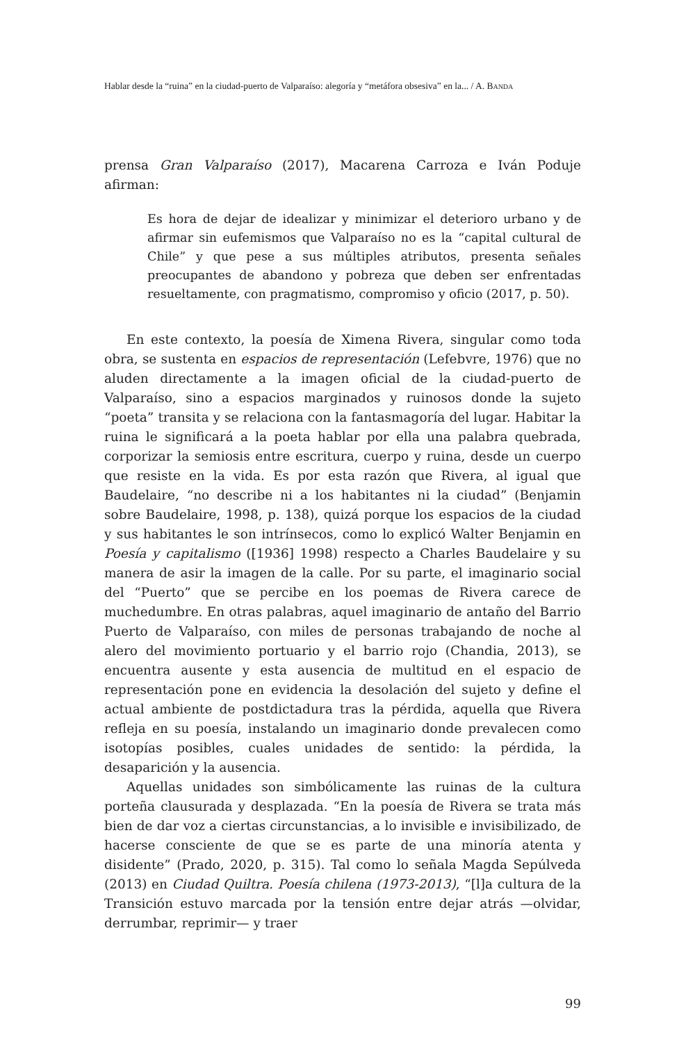Hablar desde la “ruina” en la ciudad-puerto de Valparaíso: alegoría y “metáfora obsesiva” en la... / A. BANDA
prensa Gran Valparaíso (2017), Macarena Carroza e Iván Poduje afirman:
Es hora de dejar de idealizar y minimizar el deterioro urbano y de afirmar sin eufemismos que Valparaíso no es la “capital cultural de Chile” y que pese a sus múltiples atributos, presenta señales preocupantes de abandono y pobreza que deben ser enfrentadas resueltamente, con pragmatismo, compromiso y oficio (2017, p. 50).
En este contexto, la poesía de Ximena Rivera, singular como toda obra, se sustenta en espacios de representación (Lefebvre, 1976) que no aluden directamente a la imagen oficial de la ciudad-puerto de Valparaíso, sino a espacios marginados y ruinosos donde la sujeto “poeta” transita y se relaciona con la fantasmagoría del lugar. Habitar la ruina le significará a la poeta hablar por ella una palabra quebrada, corporizar la semiosis entre escritura, cuerpo y ruina, desde un cuerpo que resiste en la vida. Es por esta razón que Rivera, al igual que Baudelaire, “no describe ni a los habitantes ni la ciudad” (Benjamin sobre Baudelaire, 1998, p. 138), quizá porque los espacios de la ciudad y sus habitantes le son intrínsecos, como lo explicó Walter Benjamin en Poesía y capitalismo ([1936] 1998) respecto a Charles Baudelaire y su manera de asir la imagen de la calle. Por su parte, el imaginario social del “Puerto” que se percibe en los poemas de Rivera carece de muchedumbre. En otras palabras, aquel imaginario de antaño del Barrio Puerto de Valparaíso, con miles de personas trabajando de noche al alero del movimiento portuario y el barrio rojo (Chandia, 2013), se encuentra ausente y esta ausencia de multitud en el espacio de representación pone en evidencia la desolación del sujeto y define el actual ambiente de postdictadura tras la pérdida, aquella que Rivera refleja en su poesía, instalando un imaginario donde prevalecen como isotopías posibles, cuales unidades de sentido: la pérdida, la desaparición y la ausencia.
Aquellas unidades son simbólicamente las ruinas de la cultura porteña clausurada y desplazada. “En la poesía de Rivera se trata más bien de dar voz a ciertas circunstancias, a lo invisible e invisibilizado, de hacerse consciente de que se es parte de una minoría atenta y disidente” (Prado, 2020, p. 315). Tal como lo señala Magda Sepúlveda (2013) en Ciudad Quiltra. Poesía chilena (1973-2013), “[l]a cultura de la Transición estuvo marcada por la tensión entre dejar atrás —olvidar, derrumbar, reprimir— y traer
99